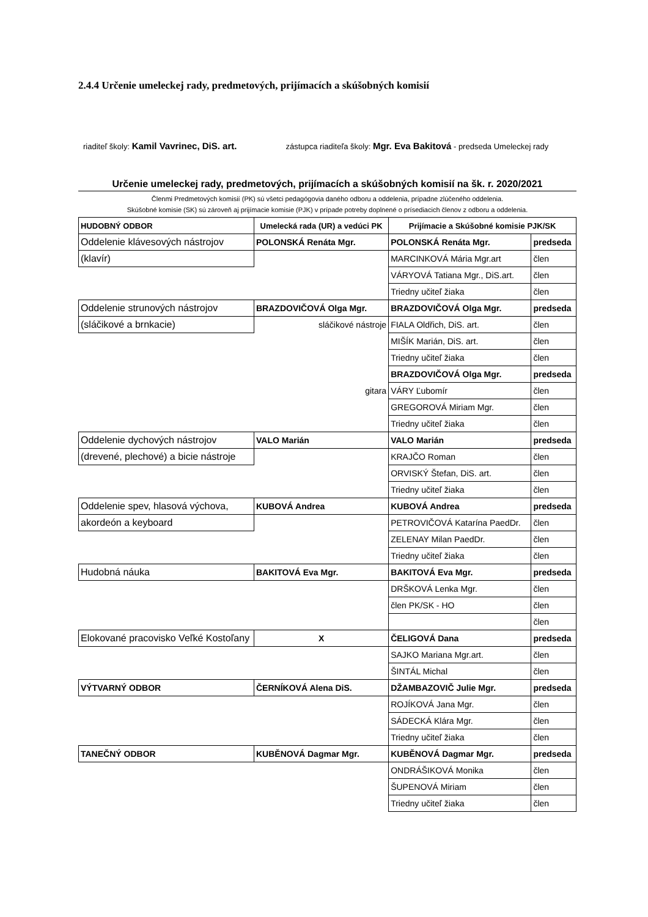2.4.4 Určenie umeleckej rady, predmetových, prijímacích a skúšobných komisií
riaditeľ školy: Kamil Vavrinec, DiS. art. zástupca riaditeľa školy: Mgr. Eva Bakitová - predseda Umeleckej rady
Určenie umeleckej rady, predmetových, prijímacích a skúšobných komisií na šk. r. 2020/2021
Členmi Predmetových komisií (PK) sú všetci pedagógovia daného odboru a oddelenia, prípadne zlúčeného oddelenia.
Skúšobné komisie (SK) sú zároveň aj prijímacie komisie (PJK) v prípade potreby doplnené o prísediacich členov z odboru a oddelenia.
| HUDOBNÝ ODBOR | Umelecká rada (UR) a vedúci PK | Prijímacie a Skúšobné komisie PJK/SK | |
| --- | --- | --- | --- |
| Oddelenie klávesových nástrojov | POLONSKÁ Renáta Mgr. | POLONSKÁ Renáta Mgr. | predseda |
| (klavír) | | MARCINKOVÁ Mária Mgr.art | člen |
| | | VÁRYOVÁ Tatiana Mgr., DiS.art. | člen |
| | | Triedny učiteľ žiaka | člen |
| Oddelenie strunových nástrojov | BRAZDOVIČOVÁ Olga Mgr. | BRAZDOVIČOVÁ Olga Mgr. | predseda |
| (sláčikové a brnkacie) | sláčikové nástroje | FIALA Oldřich, DiS. art. | člen |
| | | MIŠÍK Marián, DiS. art. | člen |
| | | Triedny učiteľ žiaka | člen |
| | | BRAZDOVIČOVÁ Olga Mgr. | predseda |
| | gitara | VÁRY Ľubomír | člen |
| | | GREGOROVÁ Miriam Mgr. | člen |
| | | Triedny učiteľ žiaka | člen |
| Oddelenie dychových nástrojov | VALO Marián | VALO Marián | predseda |
| (drevené, plechové) a bicie nástroje | | KRAJČO Roman | člen |
| | | ORVISKÝ Štefan, DiS. art. | člen |
| | | Triedny učiteľ žiaka | člen |
| Oddelenie spev, hlasová výchova, | KUBOVÁ Andrea | KUBOVÁ Andrea | predseda |
| akordeón a keyboard | | PETROVIČOVÁ Katarína PaedDr. | člen |
| | | ZELENAY Milan PaedDr. | člen |
| | | Triedny učiteľ žiaka | člen |
| Hudobná náuka | BAKITOVÁ Eva Mgr. | BAKITOVÁ Eva Mgr. | predseda |
| | | DRŠKOVÁ Lenka Mgr. | člen |
| | | člen PK/SK - HO | člen |
| | | | člen |
| Elokované pracovisko Veľké Kostoľany | X | ČELIGOVÁ Dana | predseda |
| | | SAJKO Mariana Mgr.art. | člen |
| | | ŠINTÁL Michal | člen |
| VÝTVARNÝ ODBOR | ČERNÍKOVÁ Alena DiS. | DŽAMBAZOVIČ Julie Mgr. | predseda |
| | | ROJÍKOVÁ Jana Mgr. | člen |
| | | SÁDECKÁ Klára Mgr. | člen |
| | | Triedny učiteľ žiaka | člen |
| TANEČNÝ ODBOR | KUBĚNOVÁ Dagmar Mgr. | KUBĚNOVÁ Dagmar Mgr. | predseda |
| | | ONDRÁŠIKOVÁ Monika | člen |
| | | ŠUPENOVÁ Miriam | člen |
| | | Triedny učiteľ žiaka | člen |